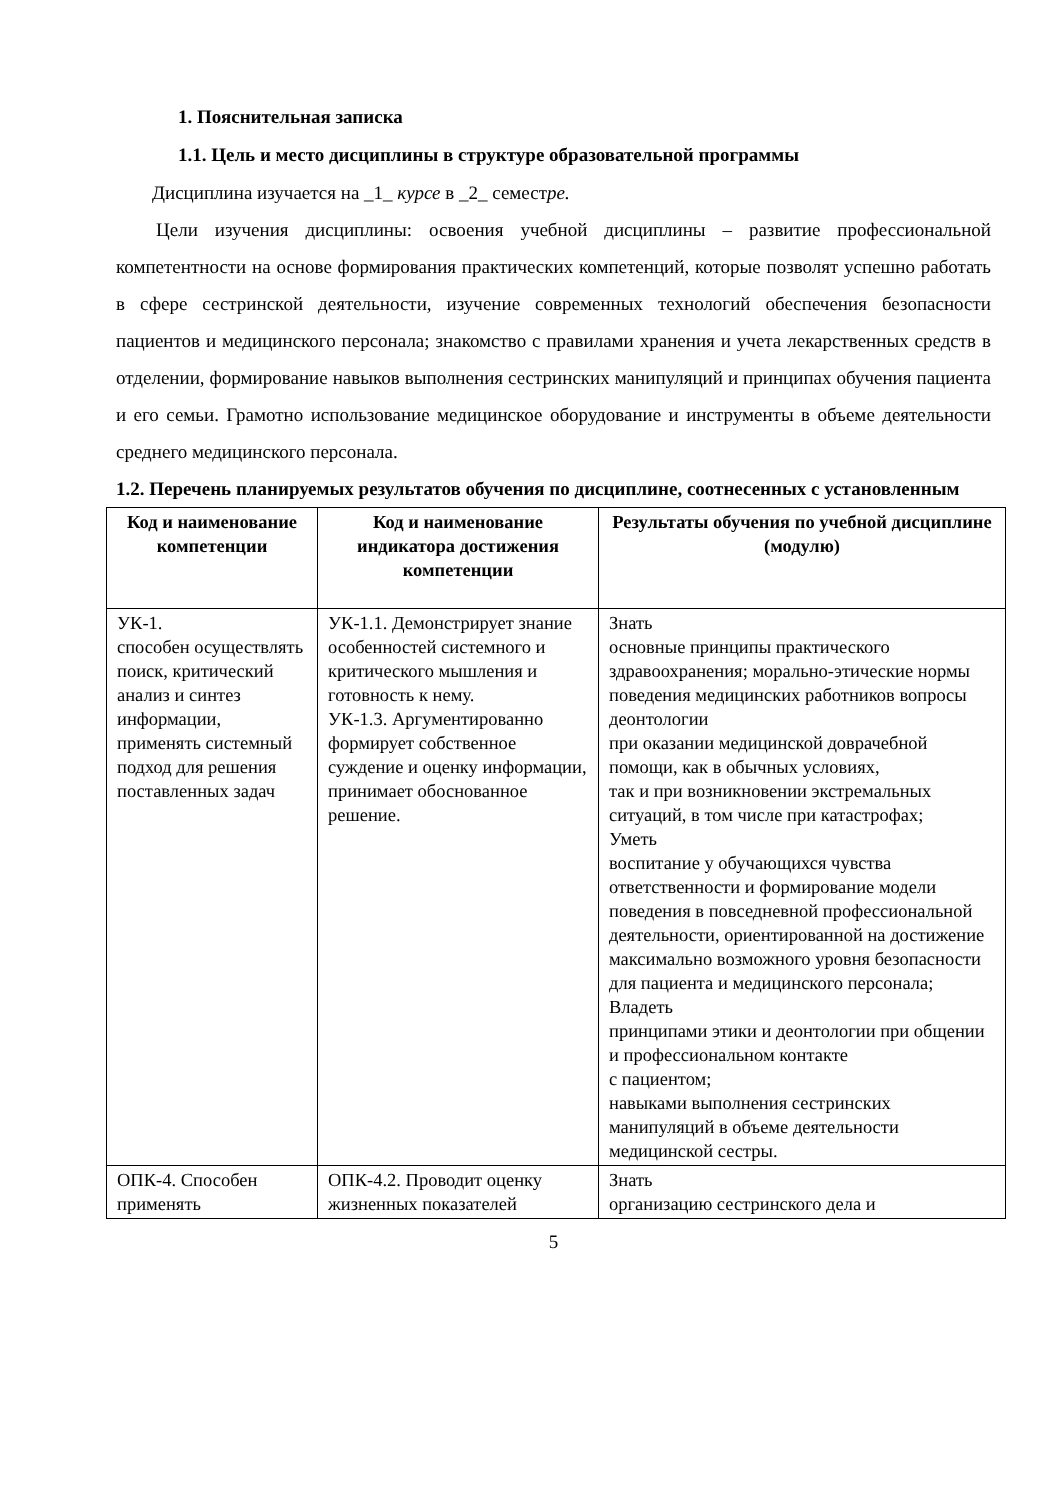1. Пояснительная записка
1.1. Цель и место дисциплины в структуре образовательной программы
Дисциплина изучается на _1_ курсе в _2_ семестре.
Цели изучения дисциплины: освоения учебной дисциплины – развитие профессиональной компетентности на основе формирования практических компетенций, которые позволят успешно работать в сфере сестринской деятельности, изучение современных технологий обеспечения безопасности пациентов и медицинского персонала; знакомство с правилами хранения и учета лекарственных средств в отделении, формирование навыков выполнения сестринских манипуляций и принципах обучения пациента и его семьи. Грамотно использование медицинское оборудование и инструменты в объеме деятельности среднего медицинского персонала.
1.2. Перечень планируемых результатов обучения по дисциплине, соотнесенных с установленным
| Код и наименование компетенции | Код и наименование индикатора достижения компетенции | Результаты обучения по учебной дисциплине (модулю) |
| --- | --- | --- |
| УК-1. способен осуществлять поиск, критический анализ и синтез информации, применять системный подход для решения поставленных задач | УК-1.1. Демонстрирует знание особенностей системного и критического мышления и готовность к нему. УК-1.3. Аргументированно формирует собственное суждение и оценку информации, принимает обоснованное решение. | Знать основные принципы практического здравоохранения; морально-этические нормы поведения медицинских работников вопросы деонтологии при оказании медицинской доврачебной помощи, как в обычных условиях, так и при возникновении экстремальных ситуаций, в том числе при катастрофах; Уметь воспитание у обучающихся чувства ответственности и формирование модели поведения в повседневной профессиональной деятельности, ориентированной на достижение максимально возможного уровня безопасности для пациента и медицинского персонала; Владеть принципами этики и деонтологии при общении и профессиональном контакте с пациентом; навыками выполнения сестринских манипуляций в объеме деятельности медицинской сестры. |
| ОПК-4. Способен применять | ОПК-4.2. Проводит оценку жизненных показателей | Знать организацию сестринского дела и |
5